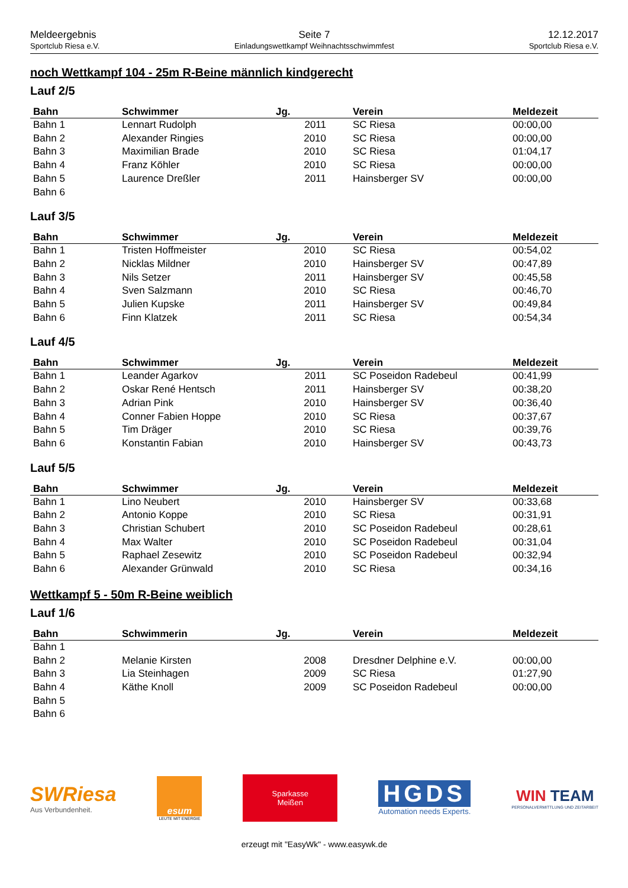Meldeergebnis
Sportclub Riesa e.V.
Seite 7
Einladungswettkampf Weihnachtsschwimmfest
12.12.2017
Sportclub Riesa e.V.
noch Wettkampf 104 - 25m R-Beine männlich kindgerecht
Lauf 2/5
| Bahn | Schwimmer | Jg. | Verein | Meldezeit |
| --- | --- | --- | --- | --- |
| Bahn 1 | Lennart Rudolph | 2011 | SC Riesa | 00:00,00 |
| Bahn 2 | Alexander Ringies | 2010 | SC Riesa | 00:00,00 |
| Bahn 3 | Maximilian Brade | 2010 | SC Riesa | 01:04,17 |
| Bahn 4 | Franz Köhler | 2010 | SC Riesa | 00:00,00 |
| Bahn 5 | Laurence Dreßler | 2011 | Hainsberger SV | 00:00,00 |
| Bahn 6 | | | | |
Lauf 3/5
| Bahn | Schwimmer | Jg. | Verein | Meldezeit |
| --- | --- | --- | --- | --- |
| Bahn 1 | Tristen Hoffmeister | 2010 | SC Riesa | 00:54,02 |
| Bahn 2 | Nicklas Mildner | 2010 | Hainsberger SV | 00:47,89 |
| Bahn 3 | Nils Setzer | 2011 | Hainsberger SV | 00:45,58 |
| Bahn 4 | Sven Salzmann | 2010 | SC Riesa | 00:46,70 |
| Bahn 5 | Julien Kupske | 2011 | Hainsberger SV | 00:49,84 |
| Bahn 6 | Finn Klatzek | 2011 | SC Riesa | 00:54,34 |
Lauf 4/5
| Bahn | Schwimmer | Jg. | Verein | Meldezeit |
| --- | --- | --- | --- | --- |
| Bahn 1 | Leander Agarkov | 2011 | SC Poseidon Radebeul | 00:41,99 |
| Bahn 2 | Oskar René Hentsch | 2011 | Hainsberger SV | 00:38,20 |
| Bahn 3 | Adrian Pink | 2010 | Hainsberger SV | 00:36,40 |
| Bahn 4 | Conner Fabien Hoppe | 2010 | SC Riesa | 00:37,67 |
| Bahn 5 | Tim Dräger | 2010 | SC Riesa | 00:39,76 |
| Bahn 6 | Konstantin Fabian | 2010 | Hainsberger SV | 00:43,73 |
Lauf 5/5
| Bahn | Schwimmer | Jg. | Verein | Meldezeit |
| --- | --- | --- | --- | --- |
| Bahn 1 | Lino Neubert | 2010 | Hainsberger SV | 00:33,68 |
| Bahn 2 | Antonio Koppe | 2010 | SC Riesa | 00:31,91 |
| Bahn 3 | Christian Schubert | 2010 | SC Poseidon Radebeul | 00:28,61 |
| Bahn 4 | Max Walter | 2010 | SC Poseidon Radebeul | 00:31,04 |
| Bahn 5 | Raphael Zesewitz | 2010 | SC Poseidon Radebeul | 00:32,94 |
| Bahn 6 | Alexander Grünwald | 2010 | SC Riesa | 00:34,16 |
Wettkampf 5 - 50m R-Beine weiblich
Lauf 1/6
| Bahn | Schwimmerin | Jg. | Verein | Meldezeit |
| --- | --- | --- | --- | --- |
| Bahn 1 | | | | |
| Bahn 2 | Melanie Kirsten | 2008 | Dresdner Delphine e.V. | 00:00,00 |
| Bahn 3 | Lia Steinhagen | 2009 | SC Riesa | 01:27,90 |
| Bahn 4 | Käthe Knoll | 2009 | SC Poseidon Radebeul | 00:00,00 |
| Bahn 5 | | | | |
| Bahn 6 | | | | |
SWRiesa
Aus Verbundenheit.
esum
LEUTE MIT ENERGIE
Sparkasse
Meißen
HGDS
Automation needs Experts.
WIN TEAM
PERSONALVERMITTLUNG UND ZEITARBEIT
erzeugt mit "EasyWk" - www.easywk.de